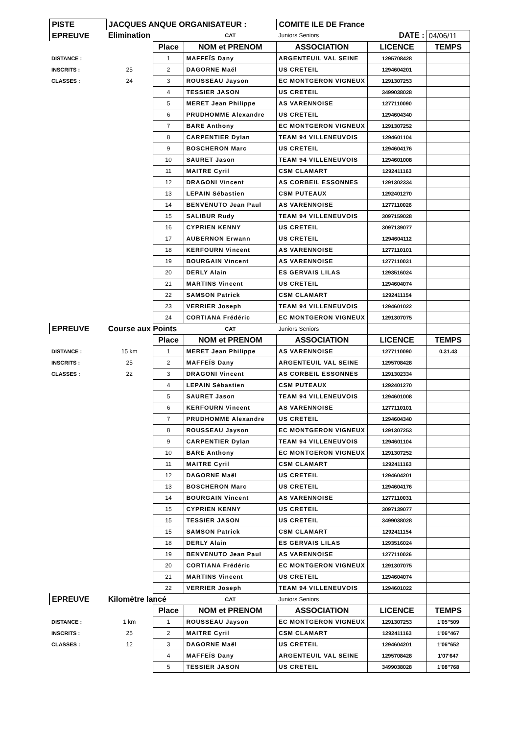| PISTE | JACQUES ANQUE ORGANISATEUR : | | | COMITE ILE DE France | | |
| EPREUVE | Elimination | | CAT | Juniors Seniors | DATE : | 04/06/11 |
| | | Place | NOM et PRENOM | ASSOCIATION | LICENCE | TEMPS |
| DISTANCE : | | 1 | MAFFEÏS Dany | ARGENTEUIL VAL SEINE | 1295708428 | |
| INSCRITS : | 25 | 2 | DAGORNE Maël | US CRETEIL | 1294604201 | |
| CLASSES : | 24 | 3 | ROUSSEAU Jayson | EC MONTGERON VIGNEUX | 1291307253 | |
| | | 4 | TESSIER JASON | US CRETEIL | 3499038028 | |
| | | 5 | MERET Jean Philippe | AS VARENNOISE | 1277110090 | |
| | | 6 | PRUDHOMME Alexandre | US CRETEIL | 1294604340 | |
| | | 7 | BARE Anthony | EC MONTGERON VIGNEUX | 1291307252 | |
| | | 8 | CARPENTIER Dylan | TEAM 94 VILLENEUVOIS | 1294601104 | |
| | | 9 | BOSCHERON Marc | US CRETEIL | 1294604176 | |
| | | 10 | SAURET Jason | TEAM 94 VILLENEUVOIS | 1294601008 | |
| | | 11 | MAITRE Cyril | CSM CLAMART | 1292411163 | |
| | | 12 | DRAGONI Vincent | AS CORBEIL ESSONNES | 1291302334 | |
| | | 13 | LEPAIN Sébastien | CSM PUTEAUX | 1292401270 | |
| | | 14 | BENVENUTO Jean Paul | AS VARENNOISE | 1277110026 | |
| | | 15 | SALIBUR Rudy | TEAM 94 VILLENEUVOIS | 3097159028 | |
| | | 16 | CYPRIEN KENNY | US CRETEIL | 3097139077 | |
| | | 17 | AUBERNON Erwann | US CRETEIL | 1294604112 | |
| | | 18 | KERFOURN Vincent | AS VARENNOISE | 1277110101 | |
| | | 19 | BOURGAIN Vincent | AS VARENNOISE | 1277110031 | |
| | | 20 | DERLY Alain | ES GERVAIS LILAS | 1293516024 | |
| | | 21 | MARTINS Vincent | US CRETEIL | 1294604074 | |
| | | 22 | SAMSON Patrick | CSM CLAMART | 1292411154 | |
| | | 23 | VERRIER Joseph | TEAM 94 VILLENEUVOIS | 1294601022 | |
| | | 24 | CORTIANA Frédéric | EC MONTGERON VIGNEUX | 1291307075 | |
| EPREUVE | Course aux Points | | CAT | Juniors Seniors | | |
| | | Place | NOM et PRENOM | ASSOCIATION | LICENCE | TEMPS |
| DISTANCE : | 15 km | 1 | MERET Jean Philippe | AS VARENNOISE | 1277110090 | 0.31.43 |
| INSCRITS : | 25 | 2 | MAFFEÏS Dany | ARGENTEUIL VAL SEINE | 1295708428 | |
| CLASSES : | 22 | 3 | DRAGONI Vincent | AS CORBEIL ESSONNES | 1291302334 | |
| | | 4 | LEPAIN Sébastien | CSM PUTEAUX | 1292401270 | |
| | | 5 | SAURET Jason | TEAM 94 VILLENEUVOIS | 1294601008 | |
| | | 6 | KERFOURN Vincent | AS VARENNOISE | 1277110101 | |
| | | 7 | PRUDHOMME Alexandre | US CRETEIL | 1294604340 | |
| | | 8 | ROUSSEAU Jayson | EC MONTGERON VIGNEUX | 1291307253 | |
| | | 9 | CARPENTIER Dylan | TEAM 94 VILLENEUVOIS | 1294601104 | |
| | | 10 | BARE Anthony | EC MONTGERON VIGNEUX | 1291307252 | |
| | | 11 | MAITRE Cyril | CSM CLAMART | 1292411163 | |
| | | 12 | DAGORNE Maël | US CRETEIL | 1294604201 | |
| | | 13 | BOSCHERON Marc | US CRETEIL | 1294604176 | |
| | | 14 | BOURGAIN Vincent | AS VARENNOISE | 1277110031 | |
| | | 15 | CYPRIEN KENNY | US CRETEIL | 3097139077 | |
| | | 15 | TESSIER JASON | US CRETEIL | 3499038028 | |
| | | 15 | SAMSON Patrick | CSM CLAMART | 1292411154 | |
| | | 18 | DERLY Alain | ES GERVAIS LILAS | 1293516024 | |
| | | 19 | BENVENUTO Jean Paul | AS VARENNOISE | 1277110026 | |
| | | 20 | CORTIANA Frédéric | EC MONTGERON VIGNEUX | 1291307075 | |
| | | 21 | MARTINS Vincent | US CRETEIL | 1294604074 | |
| | | 22 | VERRIER Joseph | TEAM 94 VILLENEUVOIS | 1294601022 | |
| EPREUVE | Kilomètre lancé | | CAT | Juniors Seniors | | |
| | | Place | NOM et PRENOM | ASSOCIATION | LICENCE | TEMPS |
| DISTANCE : | 1 km | 1 | ROUSSEAU Jayson | EC MONTGERON VIGNEUX | 1291307253 | 1'05''509 |
| INSCRITS : | 25 | 2 | MAITRE Cyril | CSM CLAMART | 1292411163 | 1'06''467 |
| CLASSES : | 12 | 3 | DAGORNE Maël | US CRETEIL | 1294604201 | 1'06''652 |
| | | 4 | MAFFEÏS Dany | ARGENTEUIL VAL SEINE | 1295708428 | 1'07'647 |
| | | 5 | TESSIER JASON | US CRETEIL | 3499038028 | 1'08''768 |